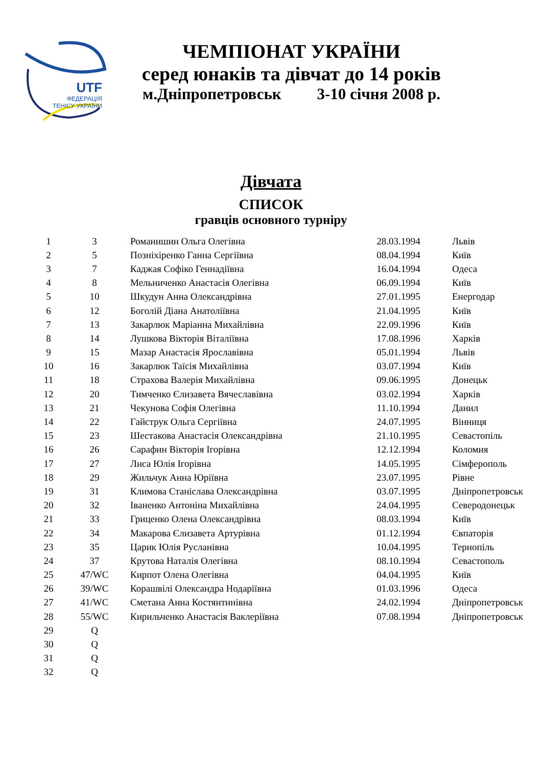UTF
ФЕДЕРАЦІЯ
ТЕНІСУ УКРАЇНИ
ЧЕМПІОНАТ УКРАЇНИ
серед юнаків та дівчат до 14 років
м.Дніпропетровськ 3-10 січня 2008 р.
Дівчата
СПИСОК
гравців основного турніру
| 1 | 3 | Романишин Ольга Олегівна | 28.03.1994 | Львів |
| 2 | 5 | Позніхіренко Ганна Сергіївна | 08.04.1994 | Київ |
| 3 | 7 | Каджая Софіко Геннадіївна | 16.04.1994 | Одеса |
| 4 | 8 | Мельниченко Анастасія Олегівна | 06.09.1994 | Київ |
| 5 | 10 | Шкудун Анна Олександрівна | 27.01.1995 | Енергодар |
| 6 | 12 | Боголій Діана Анатоліївна | 21.04.1995 | Київ |
| 7 | 13 | Закарлюк Маріанна Михайлівна | 22.09.1996 | Київ |
| 8 | 14 | Лушкова Вікторія Віталіївна | 17.08.1996 | Харків |
| 9 | 15 | Мазар Анастасія Ярославівна | 05.01.1994 | Львів |
| 10 | 16 | Закарлюк Таїсія Михайлівна | 03.07.1994 | Київ |
| 11 | 18 | Страхова Валерія Михайлівна | 09.06.1995 | Донецьк |
| 12 | 20 | Тимченко Єлизавета Вячеславівна | 03.02.1994 | Харків |
| 13 | 21 | Чекунова Софія Олегівна | 11.10.1994 | Данил |
| 14 | 22 | Гайструк Ольга Сергіївна | 24.07.1995 | Вінниця |
| 15 | 23 | Шестакова Анастасія Олександрівна | 21.10.1995 | Севастопіль |
| 16 | 26 | Сарафин Вікторія Ігорівна | 12.12.1994 | Коломия |
| 17 | 27 | Лиса Юлія Ігорівна | 14.05.1995 | Сімферополь |
| 18 | 29 | Жильчук Анна Юріївна | 23.07.1995 | Рівне |
| 19 | 31 | Климова Станіслава Олександрівна | 03.07.1995 | Дніпропетровськ |
| 20 | 32 | Іваненко Антоніна Михайлівна | 24.04.1995 | Северодонецьк |
| 21 | 33 | Гриценко Олена Олександрівна | 08.03.1994 | Київ |
| 22 | 34 | Макарова Єлизавета Артурівна | 01.12.1994 | Євпаторія |
| 23 | 35 | Царик Юлія Русланівна | 10.04.1995 | Тернопіль |
| 24 | 37 | Крутова Наталія Олегівна | 08.10.1994 | Севастополь |
| 25 | 47/WC | Кирпот Олена Олегівна | 04.04.1995 | Київ |
| 26 | 39/WC | Корашвілі Олександра Нодаріївна | 01.03.1996 | Одеса |
| 27 | 41/WC | Сметана Анна Костянтинівна | 24.02.1994 | Дніпропетровськ |
| 28 | 55/WC | Кирильченко Анастасія Ваклеріївна | 07.08.1994 | Дніпропетровськ |
| 29 | Q | | | |
| 30 | Q | | | |
| 31 | Q | | | |
| 32 | Q | | | |